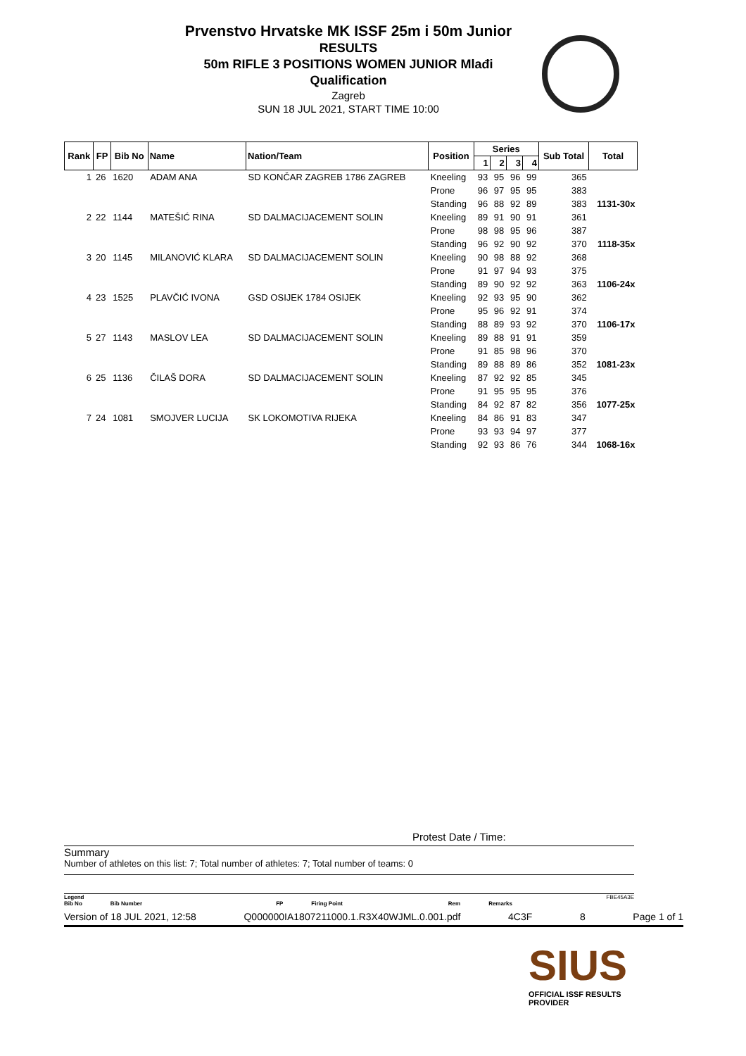Prvenstvo Hrvatske MK ISSF 25m i 50m Junior
RESULTS
50m RIFLE 3 POSITIONS WOMEN JUNIOR Mlađi
Qualification
Zagreb
SUN 18 JUL 2021, START TIME 10:00
| Rank | FP | Bib No | Name | Nation/Team | Position | Series | | | | Sub Total | Total |
| --- | --- | --- | --- | --- | --- | --- | --- | --- | --- | --- | --- |
| | | | | | | 1 | 2 | 3 | 4 | | |
| 1 | 26 | 1620 | ADAM ANA | SD KONČAR ZAGREB 1786 ZAGREB | Kneeling | 93 | 95 | 96 | 99 | 365 | |
| | | | | | Prone | 96 | 97 | 95 | 95 | 383 | |
| | | | | | Standing | 96 | 88 | 92 | 89 | 383 | 1131-30x |
| 2 | 22 | 1144 | MATEŠIĆ RINA | SD DALMACIJACEMENT SOLIN | Kneeling | 89 | 91 | 90 | 91 | 361 | |
| | | | | | Prone | 98 | 98 | 95 | 96 | 387 | |
| | | | | | Standing | 96 | 92 | 90 | 92 | 370 | 1118-35x |
| 3 | 20 | 1145 | MILANOVIĆ KLARA | SD DALMACIJACEMENT SOLIN | Kneeling | 90 | 98 | 88 | 92 | 368 | |
| | | | | | Prone | 91 | 97 | 94 | 93 | 375 | |
| | | | | | Standing | 89 | 90 | 92 | 92 | 363 | 1106-24x |
| 4 | 23 | 1525 | PLAVČIĆ IVONA | GSD OSIJEK 1784 OSIJEK | Kneeling | 92 | 93 | 95 | 90 | 362 | |
| | | | | | Prone | 95 | 96 | 92 | 91 | 374 | |
| | | | | | Standing | 88 | 89 | 93 | 92 | 370 | 1106-17x |
| 5 | 27 | 1143 | MASLOV LEA | SD DALMACIJACEMENT SOLIN | Kneeling | 89 | 88 | 91 | 91 | 359 | |
| | | | | | Prone | 91 | 85 | 98 | 96 | 370 | |
| | | | | | Standing | 89 | 88 | 89 | 86 | 352 | 1081-23x |
| 6 | 25 | 1136 | ČILAŠ DORA | SD DALMACIJACEMENT SOLIN | Kneeling | 87 | 92 | 92 | 85 | 345 | |
| | | | | | Prone | 91 | 95 | 95 | 95 | 376 | |
| | | | | | Standing | 84 | 92 | 87 | 82 | 356 | 1077-25x |
| 7 | 24 | 1081 | SMOJVER LUCIJA | SK LOKOMOTIVA RIJEKA | Kneeling | 84 | 86 | 91 | 83 | 347 | |
| | | | | | Prone | 93 | 93 | 94 | 97 | 377 | |
| | | | | | Standing | 92 | 93 | 86 | 76 | 344 | 1068-16x |
Protest Date / Time:
Summary
Number of athletes on this list: 7; Total number of athletes: 7; Total number of teams: 0
Legend FBE45A3E
Bib No Bib Number FP Firing Point Rem Remarks
Version of 18 JUL 2021, 12:58 Q000000IA1807211000.1.R3X40WJML.0.001.pdf 4C3F 8 Page 1 of 1
SIUS
OFFICIAL ISSF RESULTS PROVIDER